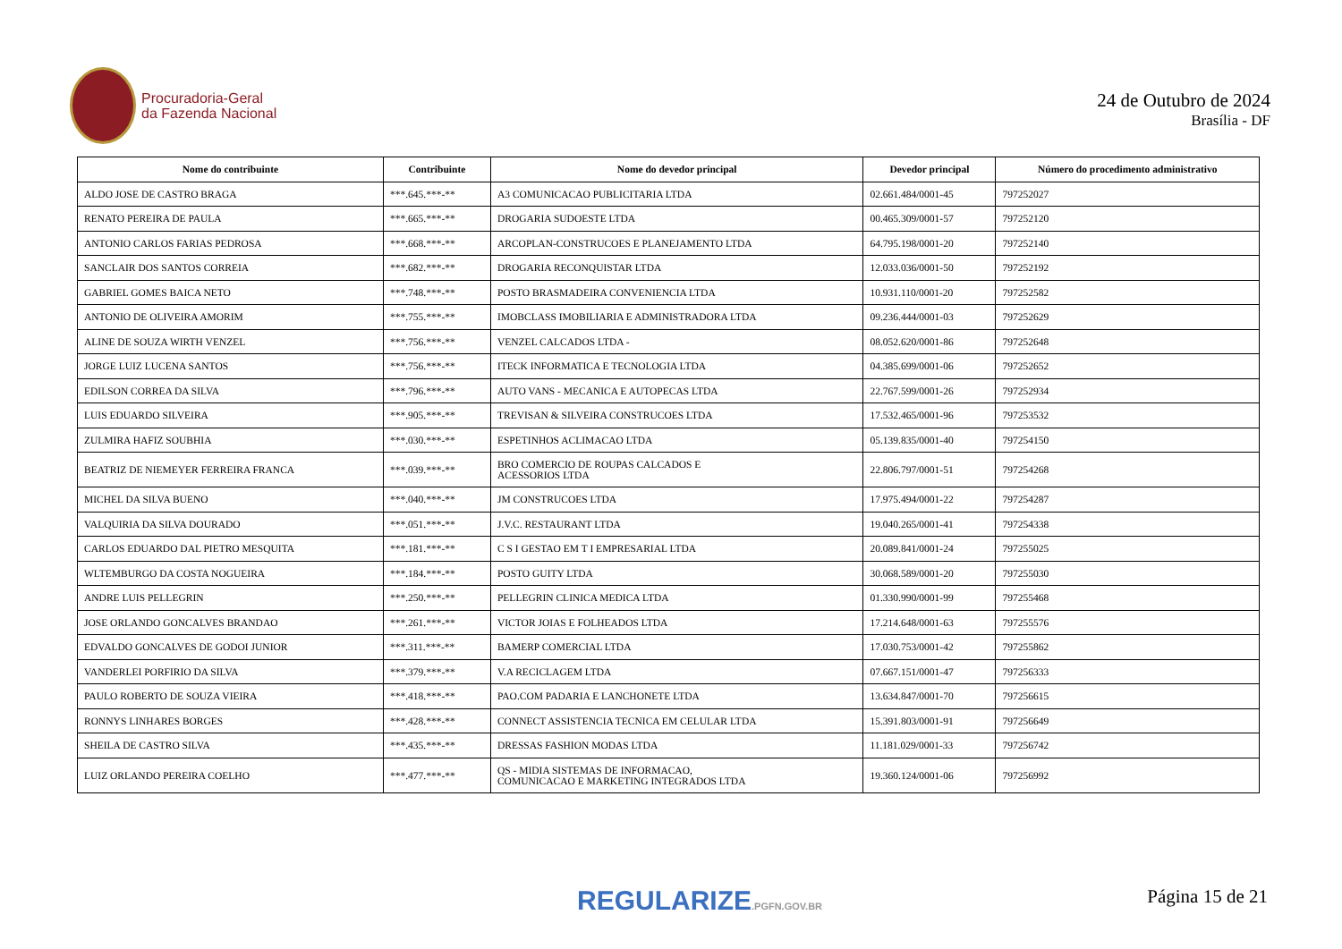Procuradoria-Geral
da Fazenda Nacional
24 de Outubro de 2024
Brasília - DF
| Nome do contribuinte | Contribuinte | Nome do devedor principal | Devedor principal | Número do procedimento administrativo |
| --- | --- | --- | --- | --- |
| ALDO JOSE DE CASTRO BRAGA | ***.645.***-** | A3 COMUNICACAO PUBLICITARIA LTDA | 02.661.484/0001-45 | 797252027 |
| RENATO PEREIRA DE PAULA | ***.665.***-** | DROGARIA SUDOESTE LTDA | 00.465.309/0001-57 | 797252120 |
| ANTONIO CARLOS FARIAS PEDROSA | ***.668.***-** | ARCOPLAN-CONSTRUCOES E PLANEJAMENTO LTDA | 64.795.198/0001-20 | 797252140 |
| SANCLAIR DOS SANTOS CORREIA | ***.682.***-** | DROGARIA RECONQUISTAR LTDA | 12.033.036/0001-50 | 797252192 |
| GABRIEL GOMES BAICA NETO | ***.748.***-** | POSTO BRASMADEIRA CONVENIENCIA LTDA | 10.931.110/0001-20 | 797252582 |
| ANTONIO DE OLIVEIRA AMORIM | ***.755.***-** | IMOBCLASS IMOBILIARIA E ADMINISTRADORA LTDA | 09.236.444/0001-03 | 797252629 |
| ALINE DE SOUZA WIRTH VENZEL | ***.756.***-** | VENZEL CALCADOS LTDA - | 08.052.620/0001-86 | 797252648 |
| JORGE LUIZ LUCENA SANTOS | ***.756.***-** | ITECK INFORMATICA E TECNOLOGIA LTDA | 04.385.699/0001-06 | 797252652 |
| EDILSON CORREA DA SILVA | ***.796.***-** | AUTO VANS - MECANICA E AUTOPECAS LTDA | 22.767.599/0001-26 | 797252934 |
| LUIS EDUARDO SILVEIRA | ***.905.***-** | TREVISAN & SILVEIRA CONSTRUCOES LTDA | 17.532.465/0001-96 | 797253532 |
| ZULMIRA HAFIZ SOUBHIA | ***.030.***-** | ESPETINHOS ACLIMACAO LTDA | 05.139.835/0001-40 | 797254150 |
| BEATRIZ DE NIEMEYER FERREIRA FRANCA | ***.039.***-** | BRO COMERCIO DE ROUPAS CALCADOS E ACESSORIOS LTDA | 22.806.797/0001-51 | 797254268 |
| MICHEL DA SILVA BUENO | ***.040.***-** | JM CONSTRUCOES LTDA | 17.975.494/0001-22 | 797254287 |
| VALQUIRIA DA SILVA DOURADO | ***.051.***-** | J.V.C. RESTAURANT LTDA | 19.040.265/0001-41 | 797254338 |
| CARLOS EDUARDO DAL PIETRO MESQUITA | ***.181.***-** | C S I GESTAO EM T I EMPRESARIAL LTDA | 20.089.841/0001-24 | 797255025 |
| WLTEMBURGO DA COSTA NOGUEIRA | ***.184.***-** | POSTO GUITY LTDA | 30.068.589/0001-20 | 797255030 |
| ANDRE LUIS PELLEGRIN | ***.250.***-** | PELLEGRIN CLINICA MEDICA LTDA | 01.330.990/0001-99 | 797255468 |
| JOSE ORLANDO GONCALVES BRANDAO | ***.261.***-** | VICTOR JOIAS E FOLHEADOS LTDA | 17.214.648/0001-63 | 797255576 |
| EDVALDO GONCALVES DE GODOI JUNIOR | ***.311.***-** | BAMERP COMERCIAL LTDA | 17.030.753/0001-42 | 797255862 |
| VANDERLEI PORFIRIO DA SILVA | ***.379.***-** | V.A RECICLAGEM LTDA | 07.667.151/0001-47 | 797256333 |
| PAULO ROBERTO DE SOUZA VIEIRA | ***.418.***-** | PAO.COM PADARIA E LANCHONETE LTDA | 13.634.847/0001-70 | 797256615 |
| RONNYS LINHARES BORGES | ***.428.***-** | CONNECT ASSISTENCIA TECNICA EM CELULAR LTDA | 15.391.803/0001-91 | 797256649 |
| SHEILA DE CASTRO SILVA | ***.435.***-** | DRESSAS FASHION MODAS LTDA | 11.181.029/0001-33 | 797256742 |
| LUIZ ORLANDO PEREIRA COELHO | ***.477.***-** | QS - MIDIA SISTEMAS DE INFORMACAO, COMUNICACAO E MARKETING INTEGRADOS LTDA | 19.360.124/0001-06 | 797256992 |
REGULARIZE.PGFN.GOV.BR Página 15 de 21